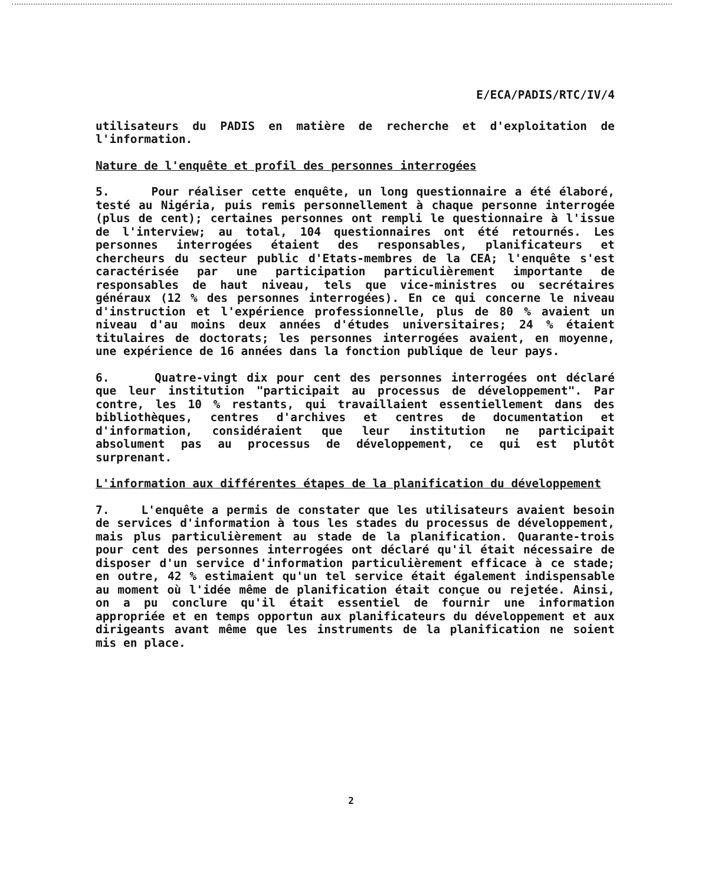E/ECA/PADIS/RTC/IV/4
utilisateurs du PADIS en matière de recherche et d'exploitation de l'information.
Nature de l'enquête et profil des personnes interrogées
5. Pour réaliser cette enquête, un long questionnaire a été élaboré, testé au Nigéria, puis remis personnellement à chaque personne interrogée (plus de cent); certaines personnes ont rempli le questionnaire à l'issue de l'interview; au total, 104 questionnaires ont été retournés. Les personnes interrogées étaient des responsables, planificateurs et chercheurs du secteur public d'Etats-membres de la CEA; l'enquête s'est caractérisée par une participation particulièrement importante de responsables de haut niveau, tels que vice-ministres ou secrétaires généraux (12 % des personnes interrogées). En ce qui concerne le niveau d'instruction et l'expérience professionnelle, plus de 80 % avaient un niveau d'au moins deux années d'études universitaires; 24 % étaient titulaires de doctorats; les personnes interrogées avaient, en moyenne, une expérience de 16 années dans la fonction publique de leur pays.
6. Quatre-vingt dix pour cent des personnes interrogées ont déclaré que leur institution "participait au processus de développement". Par contre, les 10 % restants, qui travaillaient essentiellement dans des bibliothèques, centres d'archives et centres de documentation et d'information, considéraient que leur institution ne participait absolument pas au processus de développement, ce qui est plutôt surprenant.
L'information aux différentes étapes de la planification du développement
7. L'enquête a permis de constater que les utilisateurs avaient besoin de services d'information à tous les stades du processus de développement, mais plus particulièrement au stade de la planification. Quarante-trois pour cent des personnes interrogées ont déclaré qu'il était nécessaire de disposer d'un service d'information particulièrement efficace à ce stade; en outre, 42 % estimaient qu'un tel service était également indispensable au moment où l'idée même de planification était conçue ou rejetée. Ainsi, on a pu conclure qu'il était essentiel de fournir une information appropriée et en temps opportun aux planificateurs du développement et aux dirigeants avant même que les instruments de la planification ne soient mis en place.
2